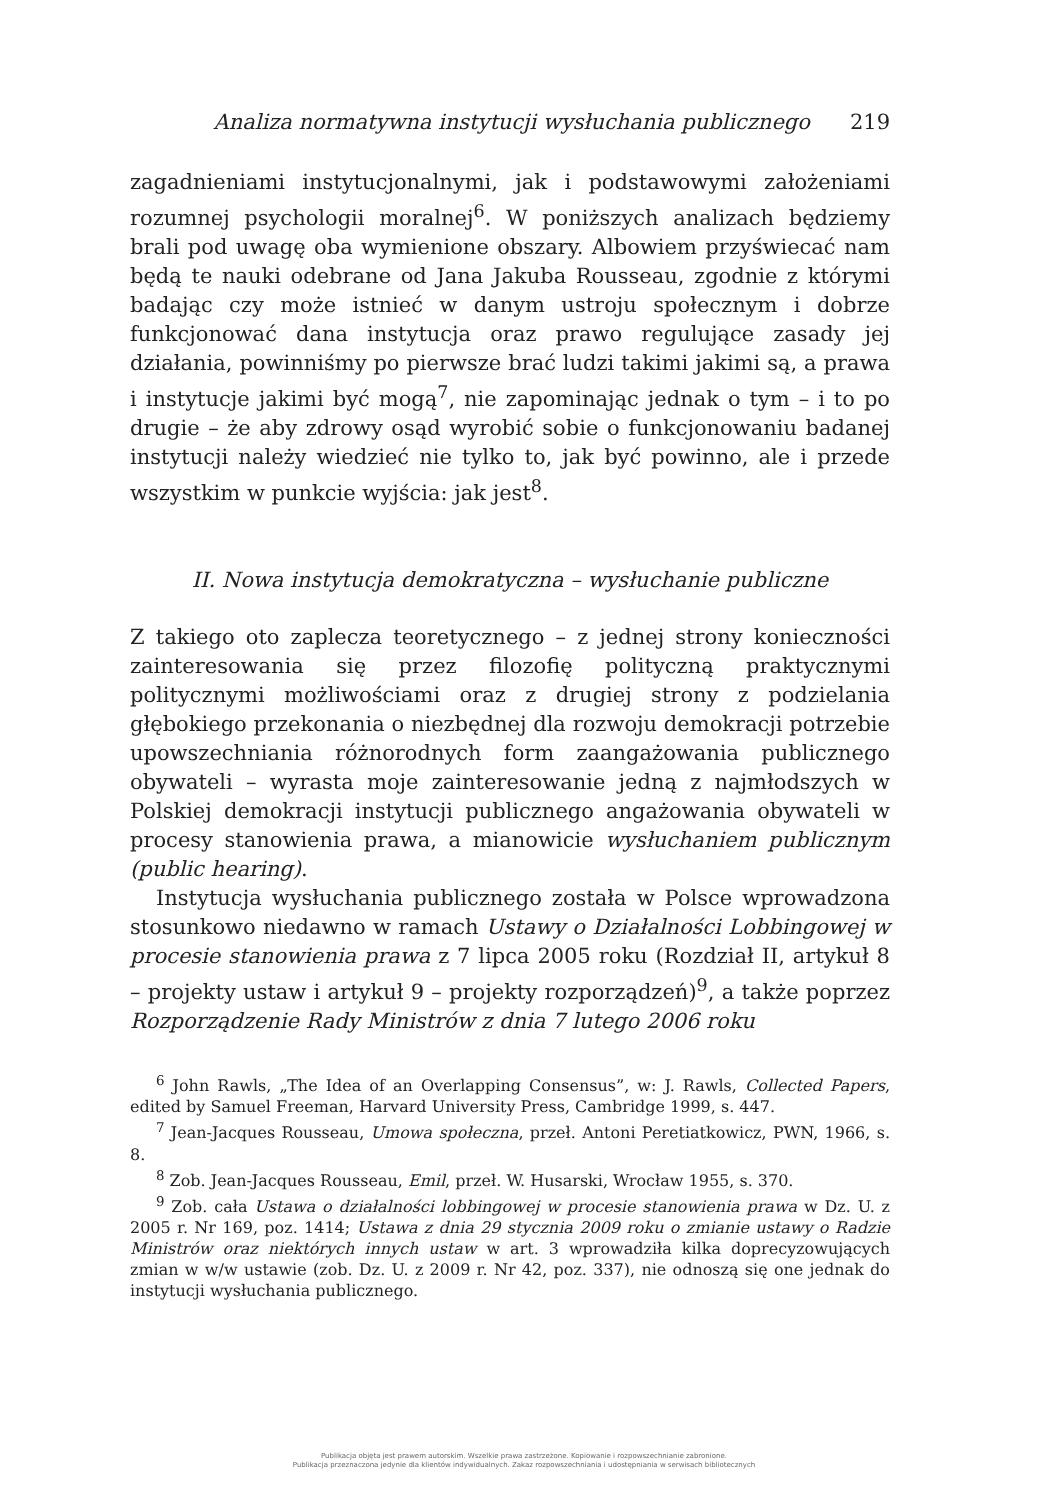Analiza normatywna instytucji wysłuchania publicznego 219
zagadnieniami instytucjonalnymi, jak i podstawowymi założeniami rozumnej psychologii moralnej<sup>6</sup>. W poniższych analizach będziemy brali pod uwagę oba wymienione obszary. Albowiem przyświecać nam będą te nauki odebrane od Jana Jakuba Rousseau, zgodnie z którymi badając czy może istnieć w danym ustroju społecznym i dobrze funkcjonować dana instytucja oraz prawo regulujące zasady jej działania, powinniśmy po pierwsze brać ludzi takimi jakimi są, a prawa i instytucje jakimi być mogą<sup>7</sup>, nie zapominając jednak o tym – i to po drugie – że aby zdrowy osąd wyrobić sobie o funkcjonowaniu badanej instytucji należy wiedzieć nie tylko to, jak być powinno, ale i przede wszystkim w punkcie wyjścia: jak jest<sup>8</sup>.
II. Nowa instytucja demokratyczna – wysłuchanie publiczne
Z takiego oto zaplecza teoretycznego – z jednej strony konieczności zainteresowania się przez filozofię polityczną praktycznymi politycznymi możliwościami oraz z drugiej strony z podzielania głębokiego przekonania o niezbędnej dla rozwoju demokracji potrzebie upowszechniania różnorodnych form zaangażowania publicznego obywateli – wyrasta moje zainteresowanie jedną z najmłodszych w Polskiej demokracji instytucji publicznego angażowania obywateli w procesy stanowienia prawa, a mianowicie wysłuchaniem publicznym (public hearing).
Instytucja wysłuchania publicznego została w Polsce wprowadzona stosunkowo niedawno w ramach Ustawy o Działalności Lobbingowej w procesie stanowienia prawa z 7 lipca 2005 roku (Rozdział II, artykuł 8 – projekty ustaw i artykuł 9 – projekty rozporządzeń)<sup>9</sup>, a także poprzez Rozporządzenie Rady Ministrów z dnia 7 lutego 2006 roku
<sup>6</sup> John Rawls, „The Idea of an Overlapping Consensus”, w: J. Rawls, Collected Papers, edited by Samuel Freeman, Harvard University Press, Cambridge 1999, s. 447.
<sup>7</sup> Jean-Jacques Rousseau, Umowa społeczna, przeł. Antoni Peretiatkowicz, PWN, 1966, s. 8.
<sup>8</sup> Zob. Jean-Jacques Rousseau, Emil, przeł. W. Husarski, Wrocław 1955, s. 370.
<sup>9</sup> Zob. cała Ustawa o działalności lobbingowej w procesie stanowienia prawa w Dz. U. z 2005 r. Nr 169, poz. 1414; Ustawa z dnia 29 stycznia 2009 roku o zmianie ustawy o Radzie Ministrów oraz niektórych innych ustaw w art. 3 wprowadziła kilka doprecyzowujących zmian w w/w ustawie (zob. Dz. U. z 2009 r. Nr 42, poz. 337), nie odnoszą się one jednak do instytucji wysłuchania publicznego.
Publikacja objęta jest prawem autorskim. Wszelkie prawa zastrzeżone. Kopiowanie i rozpowszechnianie zabronione.
Publikacja przeznaczona jedynie dla klientów indywidualnych. Zakaz rozpowszechniania i udostępniania w serwisach bibliotecznych